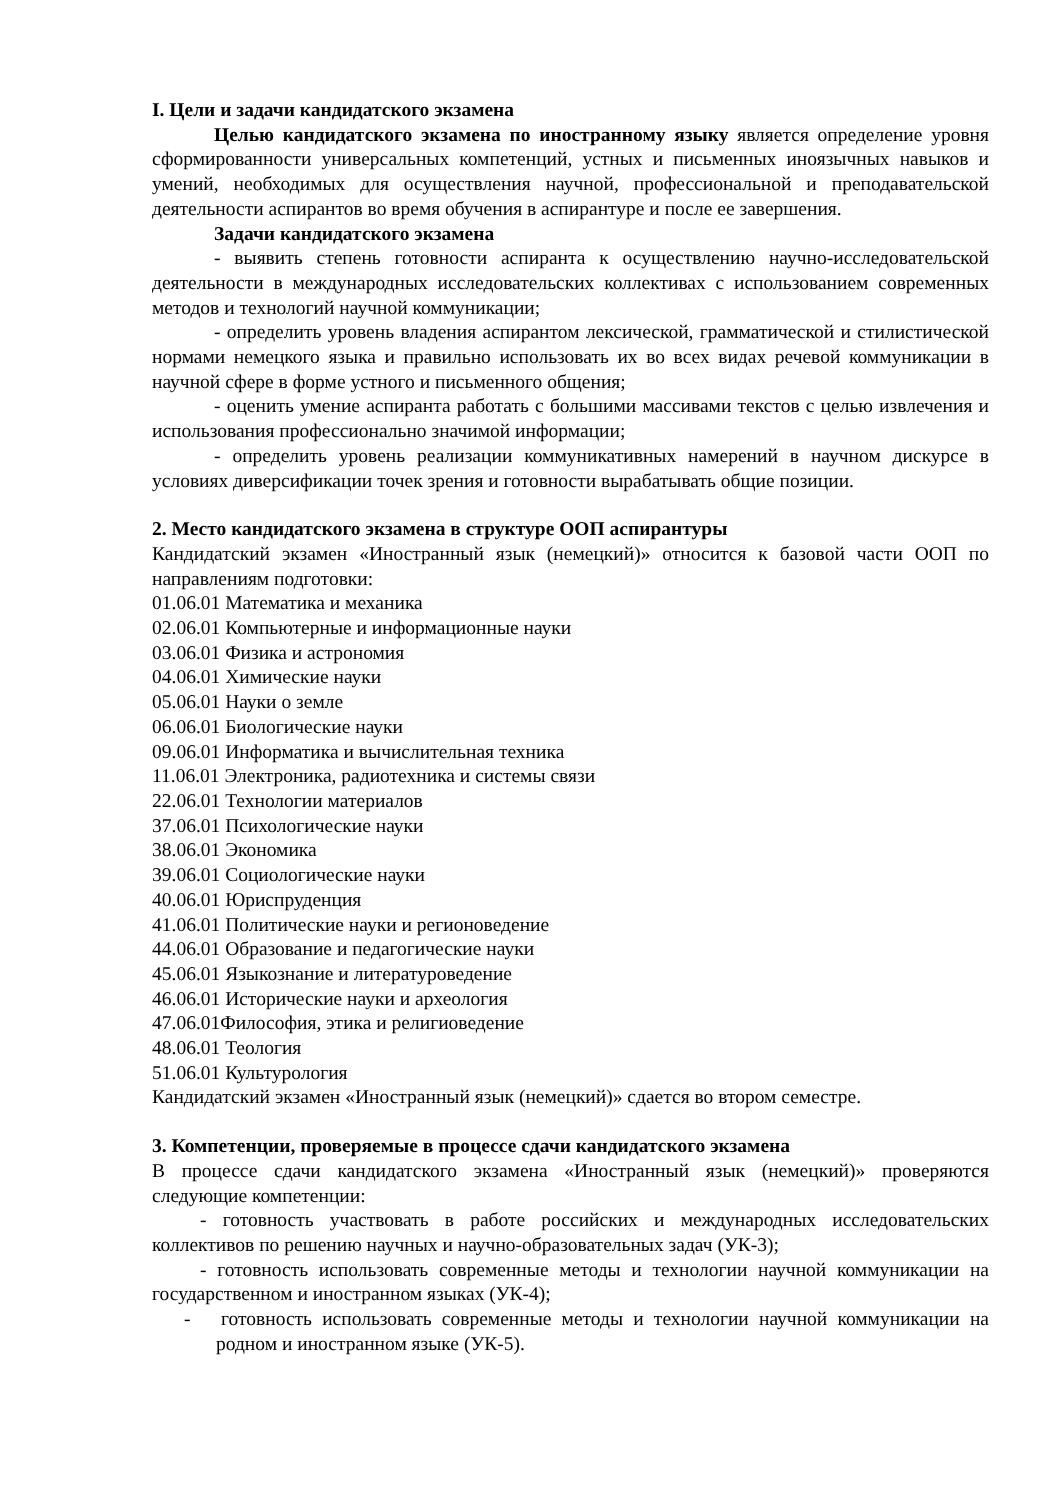I. Цели и задачи кандидатского экзамена
Целью кандидатского экзамена по иностранному языку является определение уровня сформированности универсальных компетенций, устных и письменных иноязычных навыков и умений, необходимых для осуществления научной, профессиональной и преподавательской деятельности аспирантов во время обучения в аспирантуре и после ее завершения.
Задачи кандидатского экзамена
- выявить степень готовности аспиранта к осуществлению научно-исследовательской деятельности в международных исследовательских коллективах с использованием современных методов и технологий научной коммуникации;
- определить уровень владения аспирантом лексической, грамматической и стилистической нормами немецкого языка и правильно использовать их во всех видах речевой коммуникации в научной сфере в форме устного и письменного общения;
- оценить умение аспиранта работать с большими массивами текстов с целью извлечения и использования профессионально значимой информации;
- определить уровень реализации коммуникативных намерений в научном дискурсе в условиях диверсификации точек зрения и готовности вырабатывать общие позиции.
2. Место кандидатского экзамена в структуре ООП аспирантуры
Кандидатский экзамен «Иностранный язык (немецкий)» относится к базовой части ООП по направлениям подготовки:
01.06.01 Математика и механика
02.06.01 Компьютерные и информационные науки
03.06.01 Физика и астрономия
04.06.01 Химические науки
05.06.01 Науки о земле
06.06.01 Биологические науки
09.06.01 Информатика и вычислительная техника
11.06.01 Электроника, радиотехника и системы связи
22.06.01 Технологии материалов
37.06.01 Психологические науки
38.06.01 Экономика
39.06.01 Социологические науки
40.06.01 Юриспруденция
41.06.01 Политические науки и регионоведение
44.06.01 Образование и педагогические науки
45.06.01 Языкознание и литературоведение
46.06.01 Исторические науки и археология
47.06.01Философия, этика и религиоведение
48.06.01 Теология
51.06.01 Культурология
Кандидатский экзамен «Иностранный язык (немецкий)» сдается во втором семестре.
3. Компетенции, проверяемые в процессе сдачи кандидатского экзамена
В процессе сдачи кандидатского экзамена «Иностранный язык (немецкий)» проверяются следующие компетенции:
- готовность участвовать в работе российских и международных исследовательских коллективов по решению научных и научно-образовательных задач (УК-3);
- готовность использовать современные методы и технологии научной коммуникации на государственном и иностранном языках (УК-4);
- готовность использовать современные методы и технологии научной коммуникации на родном и иностранном языке (УК-5).